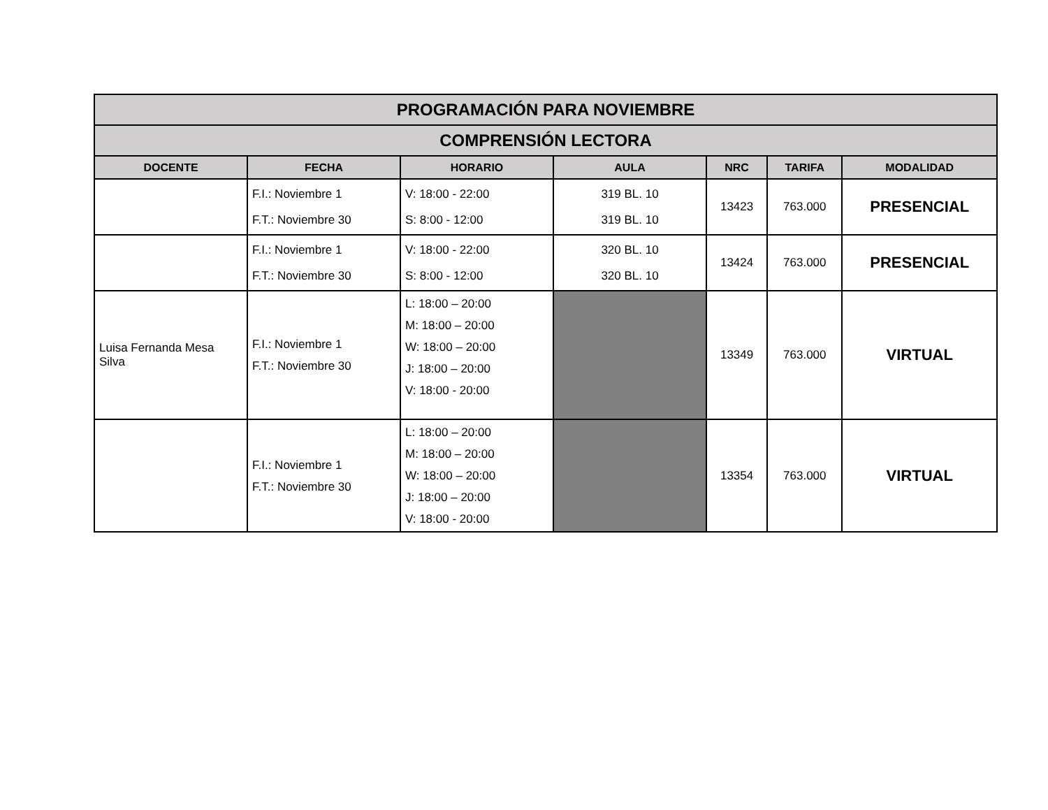| PROGRAMACIÓN PARA NOVIEMBRE | | | | | | |
| COMPRENSIÓN LECTORA | | | | | | |
| DOCENTE | FECHA | HORARIO | AULA | NRC | TARIFA | MODALIDAD |
| | F.I.: Noviembre 1 F.T.: Noviembre 30 | V: 18:00 - 22:00 S: 8:00 - 12:00 | 319 BL. 10 319 BL. 10 | 13423 | 763.000 | PRESENCIAL |
| | F.I.: Noviembre 1 F.T.: Noviembre 30 | V: 18:00 - 22:00 S: 8:00 - 12:00 | 320 BL. 10 320 BL. 10 | 13424 | 763.000 | PRESENCIAL |
| Luisa Fernanda Mesa Silva | F.I.: Noviembre 1 F.T.: Noviembre 30 | L: 18:00 – 20:00 M: 18:00 – 20:00 W: 18:00 – 20:00 J: 18:00 – 20:00 V: 18:00 - 20:00 | | 13349 | 763.000 | VIRTUAL |
| | F.I.: Noviembre 1 F.T.: Noviembre 30 | L: 18:00 – 20:00 M: 18:00 – 20:00 W: 18:00 – 20:00 J: 18:00 – 20:00 V: 18:00 - 20:00 | | 13354 | 763.000 | VIRTUAL |